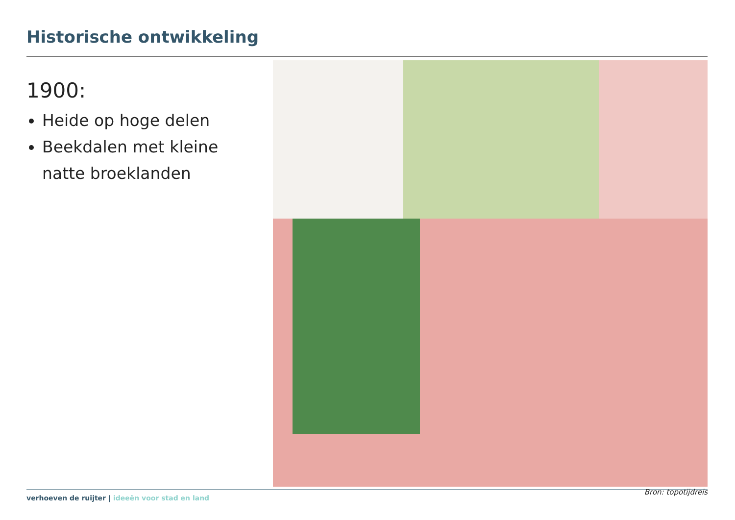Historische ontwikkeling
1900:
Heide op hoge delen
Beekdalen met kleine natte broeklanden
verhoeven de ruijter | ideeën voor stad en land
Bron: topotijdreis